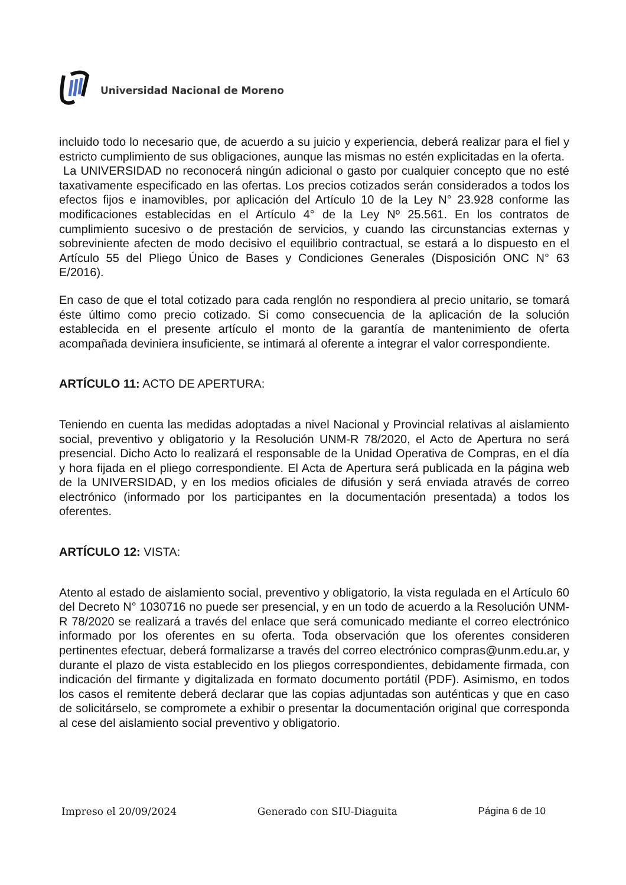Universidad Nacional de Moreno
incluido todo lo necesario que, de acuerdo a su juicio y experiencia, deberá realizar para el fiel y estricto cumplimiento de sus obligaciones, aunque las mismas no estén explicitadas en la oferta.
La UNIVERSIDAD no reconocerá ningún adicional o gasto por cualquier concepto que no esté taxativamente especificado en las ofertas. Los precios cotizados serán considerados a todos los efectos fijos e inamovibles, por aplicación del Artículo 10 de la Ley N° 23.928 conforme las modificaciones establecidas en el Artículo 4° de la Ley Nº 25.561. En los contratos de cumplimiento sucesivo o de prestación de servicios, y cuando las circunstancias externas y sobreviniente afecten de modo decisivo el equilibrio contractual, se estará a lo dispuesto en el Artículo 55 del Pliego Único de Bases y Condiciones Generales (Disposición ONC N° 63 E/2016).
En caso de que el total cotizado para cada renglón no respondiera al precio unitario, se tomará éste último como precio cotizado. Si como consecuencia de la aplicación de la solución establecida en el presente artículo el monto de la garantía de mantenimiento de oferta acompañada deviniera insuficiente, se intimará al oferente a integrar el valor correspondiente.
ARTÍCULO 11: ACTO DE APERTURA:
Teniendo en cuenta las medidas adoptadas a nivel Nacional y Provincial relativas al aislamiento social, preventivo y obligatorio y la Resolución UNM-R 78/2020, el Acto de Apertura no será presencial. Dicho Acto lo realizará el responsable de la Unidad Operativa de Compras, en el día y hora fijada en el pliego correspondiente. El Acta de Apertura será publicada en la página web de la UNIVERSIDAD, y en los medios oficiales de difusión y será enviada através de correo electrónico (informado por los participantes en la documentación presentada) a todos los oferentes.
ARTÍCULO 12: VISTA:
Atento al estado de aislamiento social, preventivo y obligatorio, la vista regulada en el Artículo 60 del Decreto N° 1030716 no puede ser presencial, y en un todo de acuerdo a la Resolución UNM-R 78/2020 se realizará a través del enlace que será comunicado mediante el correo electrónico informado por los oferentes en su oferta. Toda observación que los oferentes consideren pertinentes efectuar, deberá formalizarse a través del correo electrónico compras@unm.edu.ar, y durante el plazo de vista establecido en los pliegos correspondientes, debidamente firmada, con indicación del firmante y digitalizada en formato documento portátil (PDF). Asimismo, en todos los casos el remitente deberá declarar que las copias adjuntadas son auténticas y que en caso de solicitárselo, se compromete a exhibir o presentar la documentación original que corresponda al cese del aislamiento social preventivo y obligatorio.
Impreso el 20/09/2024 Generado con SIU-Diaguita Página 6 de 10